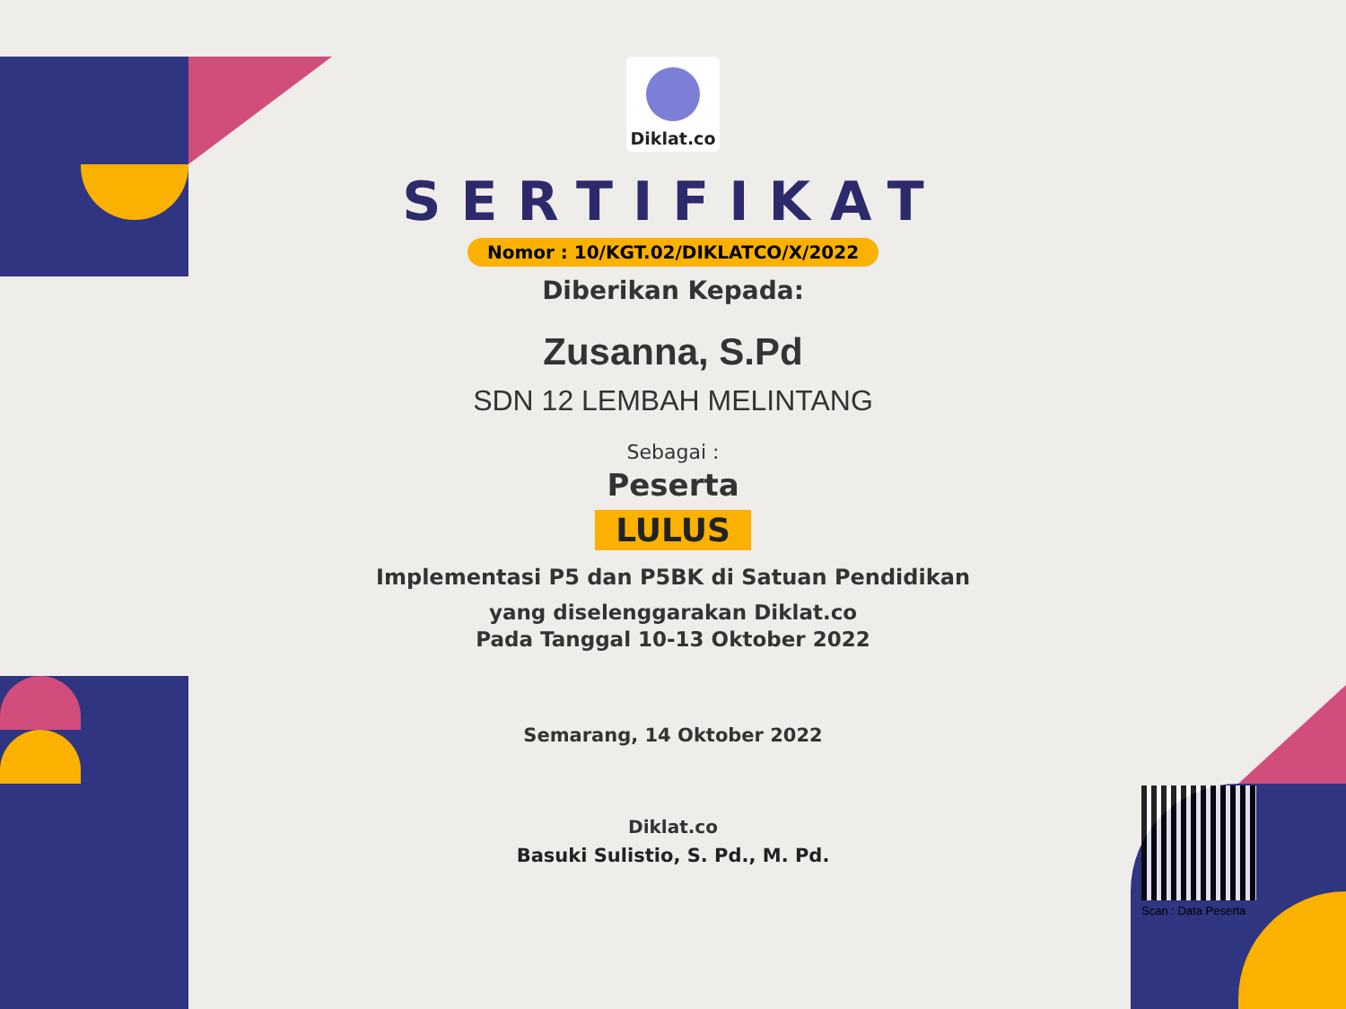Diklat.co
SERTIFIKAT
Nomor : 10/KGT.02/DIKLATCO/X/2022
Diberikan Kepada:
Zusanna, S.Pd
SDN 12 LEMBAH MELINTANG
Sebagai :
Peserta
LULUS
Implementasi P5 dan P5BK di Satuan Pendidikan
yang diselenggarakan Diklat.co
Pada Tanggal 10-13 Oktober 2022
Semarang, 14 Oktober 2022
Diklat.co
Basuki Sulistio, S. Pd., M. Pd.
Scan : Data Peserta